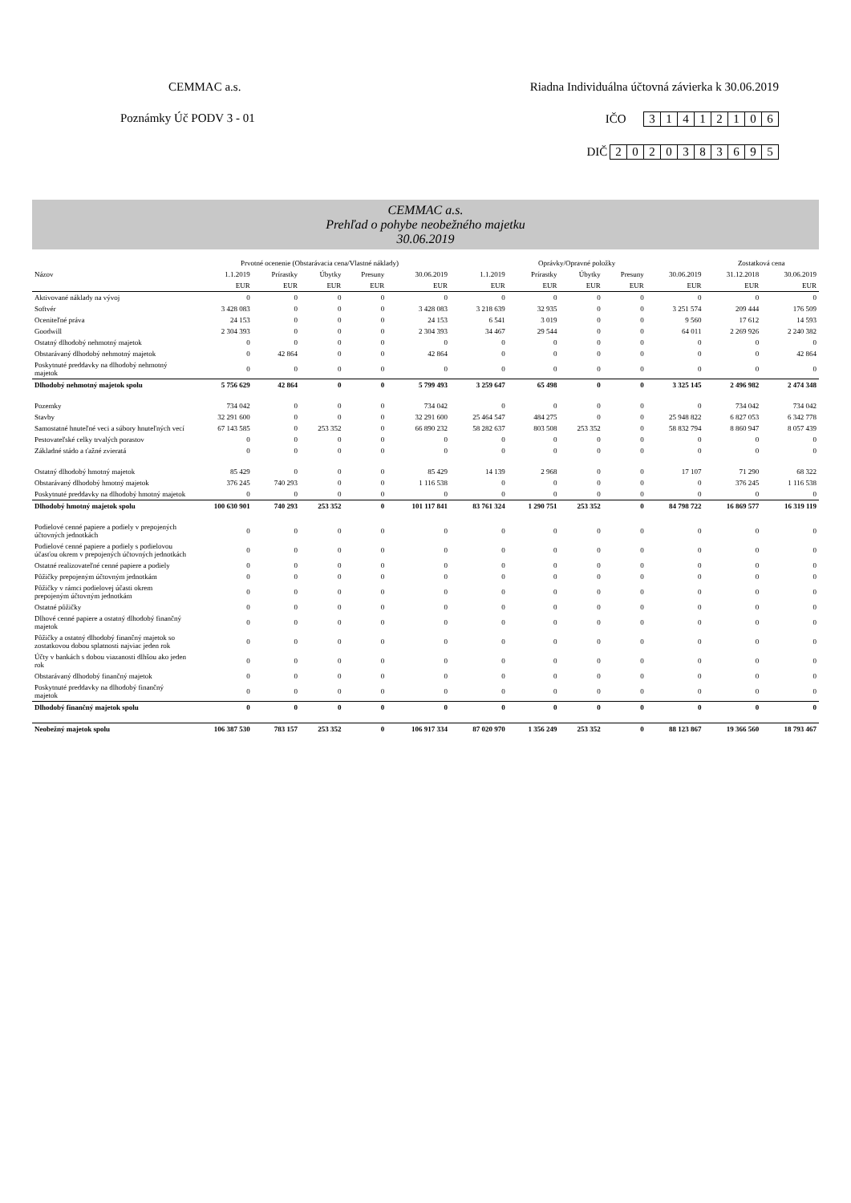CEMMAC a.s. Riadna Individuálna účtovná závierka k 30.06.2019
Poznámky Úč PODV 3 - 01 IČO 31412106
DIČ 2020383695
CEMMAC a.s.
Prehľad o pohybe neobežného majetku
30.06.2019
| | Prvotné ocenenie (Obstarávacia cena/Vlastné náklady) | | | | | Oprávky/Opravné položky | | | | | Zostatková cena | |
| --- | --- | --- | --- | --- | --- | --- | --- | --- | --- | --- | --- | --- |
| Názov | 1.1.2019 | Prírastky | Úbytky | Presuny | 30.06.2019 | 1.1.2019 | Prírastky | Úbytky | Presuny | 30.06.2019 | 31.12.2018 | 30.06.2019 |
| | EUR | EUR | EUR | EUR | EUR | EUR | EUR | EUR | EUR | EUR | EUR | EUR |
| Aktivované náklady na vývoj | 0 | 0 | 0 | 0 | 0 | 0 | 0 | 0 | 0 | 0 | 0 | 0 |
| Softvér | 3 428 083 | 0 | 0 | 0 | 3 428 083 | 3 218 639 | 32 935 | 0 | 0 | 3 251 574 | 209 444 | 176 509 |
| Oceniteľné práva | 24 153 | 0 | 0 | 0 | 24 153 | 6 541 | 3 019 | 0 | 0 | 9 560 | 17 612 | 14 593 |
| Goodwill | 2 304 393 | 0 | 0 | 0 | 2 304 393 | 34 467 | 29 544 | 0 | 0 | 64 011 | 2 269 926 | 2 240 382 |
| Ostatný dlhodobý nehmotný majetok | 0 | 0 | 0 | 0 | 0 | 0 | 0 | 0 | 0 | 0 | 0 | 0 |
| Obstarávaný dlhodobý nehmotný majetok | 0 | 42 864 | 0 | 0 | 42 864 | 0 | 0 | 0 | 0 | 0 | 0 | 42 864 |
| Poskytnuté preddavky na dlhodobý nehmotný majetok | 0 | 0 | 0 | 0 | 0 | 0 | 0 | 0 | 0 | 0 | 0 | 0 |
| Dlhodobý nehmotný majetok spolu | 5 756 629 | 42 864 | 0 | 0 | 5 799 493 | 3 259 647 | 65 498 | 0 | 0 | 3 325 145 | 2 496 982 | 2 474 348 |
| Pozemky | 734 042 | 0 | 0 | 0 | 734 042 | 0 | 0 | 0 | 0 | 0 | 734 042 | 734 042 |
| Stavby | 32 291 600 | 0 | 0 | 0 | 32 291 600 | 25 464 547 | 484 275 | 0 | 0 | 25 948 822 | 6 827 053 | 6 342 778 |
| Samostatné hnuteľné veci a súbory hnuteľných vecí | 67 143 585 | 0 | 253 352 | 0 | 66 890 232 | 58 282 637 | 803 508 | 253 352 | 0 | 58 832 794 | 8 860 947 | 8 057 439 |
| Pestovateľské celky trvalých porastov | 0 | 0 | 0 | 0 | 0 | 0 | 0 | 0 | 0 | 0 | 0 | 0 |
| Základné stádo a ťažné zvieratá | 0 | 0 | 0 | 0 | 0 | 0 | 0 | 0 | 0 | 0 | 0 | 0 |
| Ostatný dlhodobý hmotný majetok | 85 429 | 0 | 0 | 0 | 85 429 | 14 139 | 2 968 | 0 | 0 | 17 107 | 71 290 | 68 322 |
| Obstarávaný dlhodobý hmotný majetok | 376 245 | 740 293 | 0 | 0 | 1 116 538 | 0 | 0 | 0 | 0 | 0 | 376 245 | 1 116 538 |
| Poskytnuté preddavky na dlhodobý hmotný majetok | 0 | 0 | 0 | 0 | 0 | 0 | 0 | 0 | 0 | 0 | 0 | 0 |
| Dlhodobý hmotný majetok spolu | 100 630 901 | 740 293 | 253 352 | 0 | 101 117 841 | 83 761 324 | 1 290 751 | 253 352 | 0 | 84 798 722 | 16 869 577 | 16 319 119 |
| Podielové cenné papiere a podiely v prepojených účtovných jednotkách | 0 | 0 | 0 | 0 | 0 | 0 | 0 | 0 | 0 | 0 | 0 | 0 |
| Podielové cenné papiere a podiely s podielovou účasťou okrem v prepojených účtovných jednotkách | 0 | 0 | 0 | 0 | 0 | 0 | 0 | 0 | 0 | 0 | 0 | 0 |
| Ostatné realizovateľné cenné papiere a podiely | 0 | 0 | 0 | 0 | 0 | 0 | 0 | 0 | 0 | 0 | 0 | 0 |
| Pôžičky prepojeným účtovným jednotkám | 0 | 0 | 0 | 0 | 0 | 0 | 0 | 0 | 0 | 0 | 0 | 0 |
| Pôžičky v rámci podielovej účasti okrem prepojeným účtovným jednotkám | 0 | 0 | 0 | 0 | 0 | 0 | 0 | 0 | 0 | 0 | 0 | 0 |
| Ostatné pôžičky | 0 | 0 | 0 | 0 | 0 | 0 | 0 | 0 | 0 | 0 | 0 | 0 |
| Dlhové cenné papiere a ostatný dlhodobý finančný majetok | 0 | 0 | 0 | 0 | 0 | 0 | 0 | 0 | 0 | 0 | 0 | 0 |
| Pôžičky a ostatný dlhodobý finančný majetok so zostatkovou dobou splatnosti najviac jeden rok | 0 | 0 | 0 | 0 | 0 | 0 | 0 | 0 | 0 | 0 | 0 | 0 |
| Účty v bankách s dobou viazanosti dlhšou ako jeden rok | 0 | 0 | 0 | 0 | 0 | 0 | 0 | 0 | 0 | 0 | 0 | 0 |
| Obstarávaný dlhodobý finančný majetok | 0 | 0 | 0 | 0 | 0 | 0 | 0 | 0 | 0 | 0 | 0 | 0 |
| Poskytnuté preddavky na dlhodobý finančný majetok | 0 | 0 | 0 | 0 | 0 | 0 | 0 | 0 | 0 | 0 | 0 | 0 |
| Dlhodobý finančný majetok spolu | 0 | 0 | 0 | 0 | 0 | 0 | 0 | 0 | 0 | 0 | 0 | 0 |
| Neobežný majetok spolu | 106 387 530 | 783 157 | 253 352 | 0 | 106 917 334 | 87 020 970 | 1 356 249 | 253 352 | 0 | 88 123 867 | 19 366 560 | 18 793 467 |